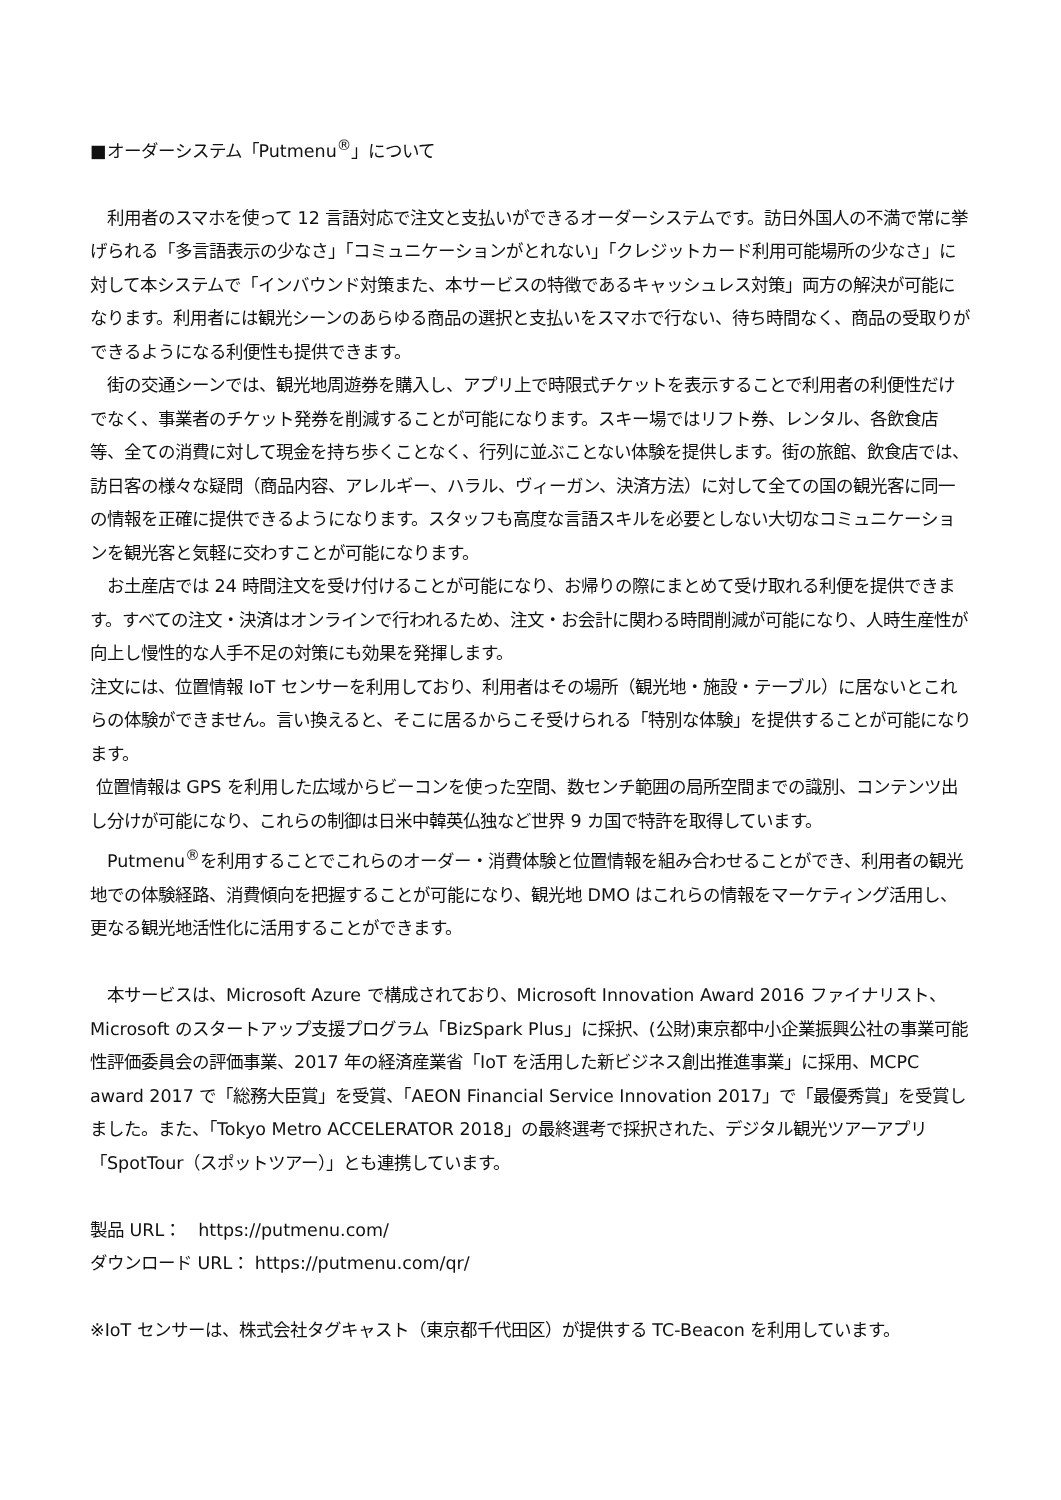■オーダーシステム「Putmenu<sup>®</sup>」について
　利用者のスマホを使って 12 言語対応で注文と支払いができるオーダーシステムです。訪日外国人の不満で常に挙げられる「多言語表示の少なさ」「コミュニケーションがとれない」「クレジットカード利用可能場所の少なさ」に対して本システムで「インバウンド対策また、本サービスの特徴であるキャッシュレス対策」両方の解決が可能になります。利用者には観光シーンのあらゆる商品の選択と支払いをスマホで行ない、待ち時間なく、商品の受取りができるようになる利便性も提供できます。
　街の交通シーンでは、観光地周遊券を購入し、アプリ上で時限式チケットを表示することで利用者の利便性だけでなく、事業者のチケット発券を削減することが可能になります。スキー場ではリフト券、レンタル、各飲食店等、全ての消費に対して現金を持ち歩くことなく、行列に並ぶことない体験を提供します。街の旅館、飲食店では、訪日客の様々な疑問（商品内容、アレルギー、ハラル、ヴィーガン、決済方法）に対して全ての国の観光客に同一の情報を正確に提供できるようになります。スタッフも高度な言語スキルを必要としない大切なコミュニケーションを観光客と気軽に交わすことが可能になります。
　お土産店では 24 時間注文を受け付けることが可能になり、お帰りの際にまとめて受け取れる利便を提供できます。すべての注文・決済はオンラインで行われるため、注文・お会計に関わる時間削減が可能になり、人時生産性が向上し慢性的な人手不足の対策にも効果を発揮します。
注文には、位置情報 IoT センサーを利用しており、利用者はその場所（観光地・施設・テーブル）に居ないとこれらの体験ができません。言い換えると、そこに居るからこそ受けられる「特別な体験」を提供することが可能になります。
位置情報は GPS を利用した広域からビーコンを使った空間、数センチ範囲の局所空間までの識別、コンテンツ出し分けが可能になり、これらの制御は日米中韓英仏独など世界 9 カ国で特許を取得しています。
　Putmenu<sup>®</sup>を利用することでこれらのオーダー・消費体験と位置情報を組み合わせることができ、利用者の観光地での体験経路、消費傾向を把握することが可能になり、観光地 DMO はこれらの情報をマーケティング活用し、更なる観光地活性化に活用することができます。
　本サービスは、Microsoft Azure で構成されており、Microsoft Innovation Award 2016 ファイナリスト、Microsoft のスタートアップ支援プログラム「BizSpark Plus」に採択、(公財)東京都中小企業振興公社の事業可能性評価委員会の評価事業、2017 年の経済産業省「IoT を活用した新ビジネス創出推進事業」に採用、MCPC award 2017 で「総務大臣賞」を受賞、「AEON Financial Service Innovation 2017」で「最優秀賞」を受賞しました。また、「Tokyo Metro ACCELERATOR 2018」の最終選考で採択された、デジタル観光ツアーアプリ「SpotTour（スポットツアー）」とも連携しています。
製品 URL：　https://putmenu.com/
ダウンロード URL： https://putmenu.com/qr/
※IoT センサーは、株式会社タグキャスト（東京都千代田区）が提供する TC-Beacon を利用しています。